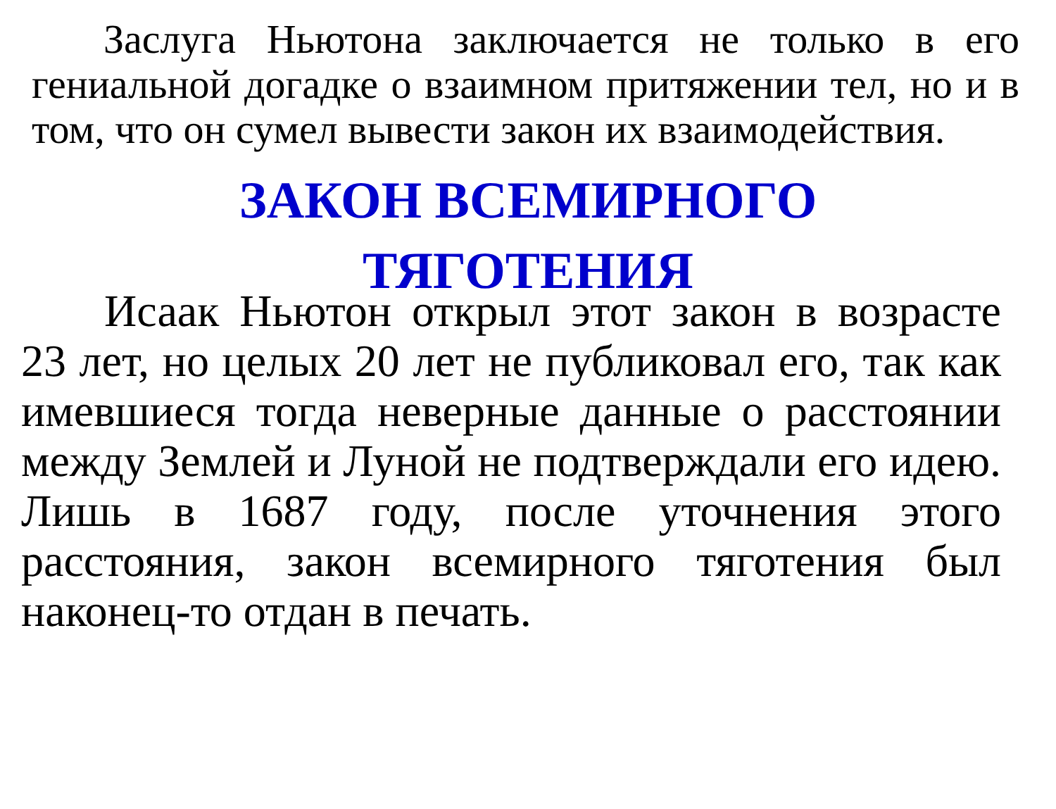Заслуга Ньютона заключается не только в его гениальной догадке о взаимном притяжении тел, но и в том, что он сумел вывести закон их взаимодействия.
ЗАКОН ВСЕМИРНОГО
ТЯГОТЕНИЯ
Исаак Ньютон открыл этот закон в возрасте 23 лет, но целых 20 лет не публиковал его, так как имевшиеся тогда неверные данные о расстоянии между Землей и Луной не подтверждали его идею. Лишь в 1687 году, после уточнения этого расстояния, закон всемирного тяготения был наконец-то отдан в печать.